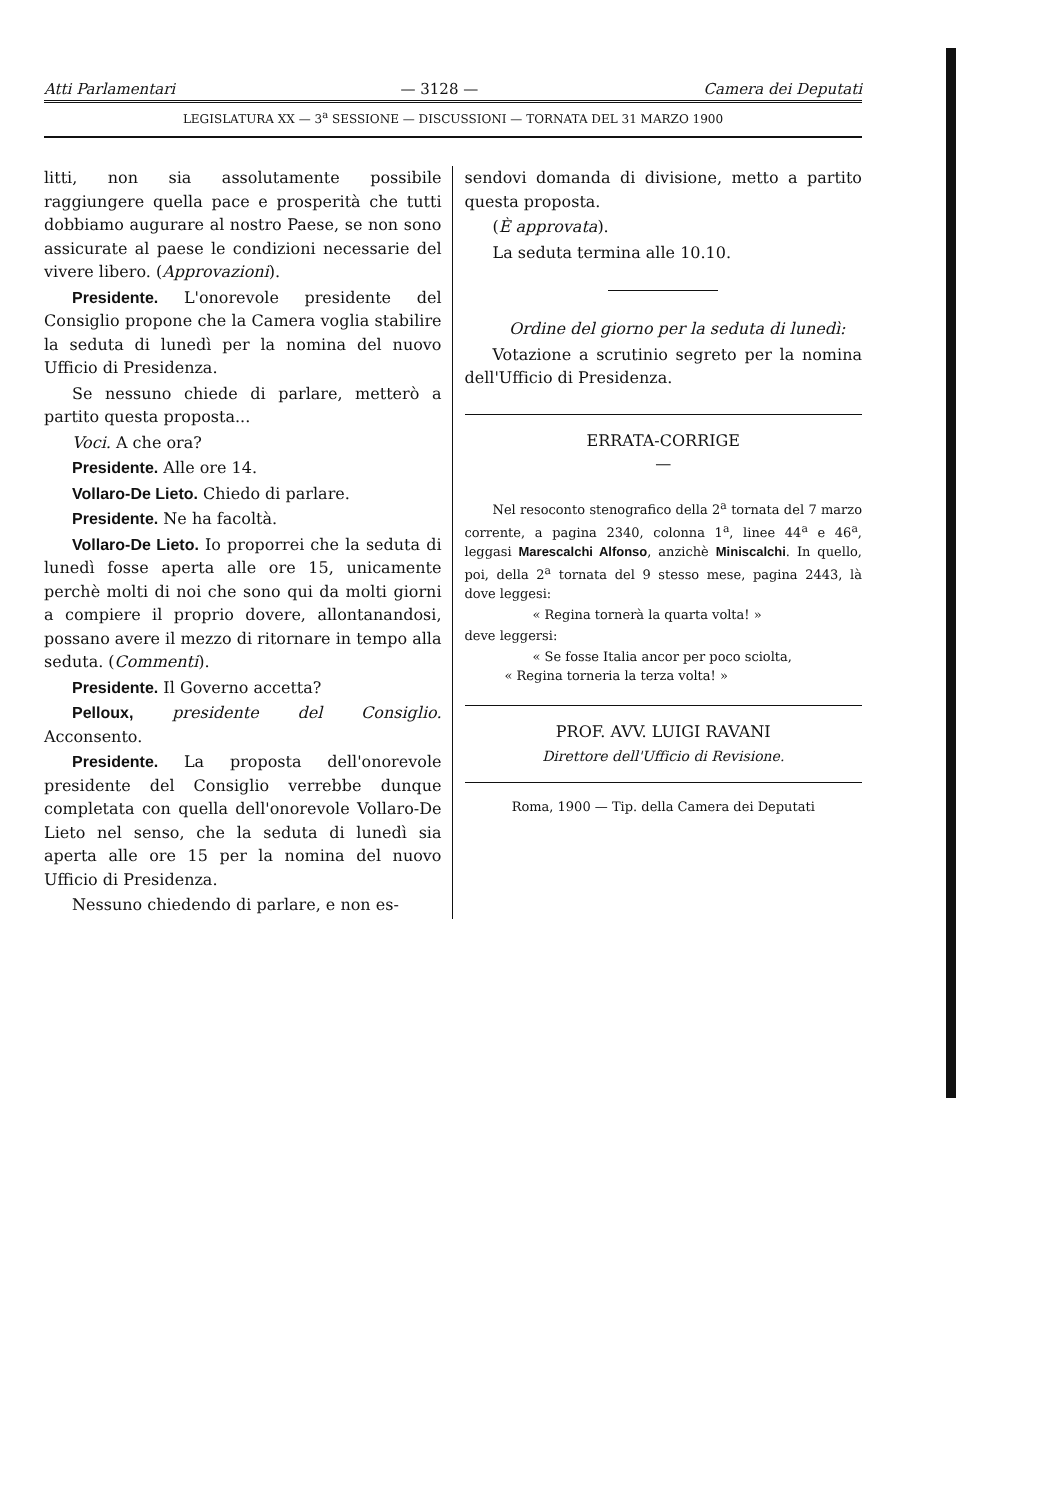Atti Parlamentari — 3128 — Camera dei Deputati
LEGISLATURA XX — 3<sup>a</sup> SESSIONE — DISCUSSIONI — TORNATA DEL 31 MARZO 1900
litti, non sia assolutamente possibile raggiungere quella pace e prosperità che tutti dobbiamo augurare al nostro Paese, se non sono assicurate al paese le condizioni necessarie del vivere libero. (Approvazioni).
Presidente. L'onorevole presidente del Consiglio propone che la Camera voglia stabilire la seduta di lunedì per la nomina del nuovo Ufficio di Presidenza.
Se nessuno chiede di parlare, metterò a partito questa proposta...
Voci. A che ora?
Presidente. Alle ore 14.
Vollaro-De Lieto. Chiedo di parlare.
Presidente. Ne ha facoltà.
Vollaro-De Lieto. Io proporrei che la seduta di lunedì fosse aperta alle ore 15, unicamente perchè molti di noi che sono qui da molti giorni a compiere il proprio dovere, allontanandosi, possano avere il mezzo di ritornare in tempo alla seduta. (Commenti).
Presidente. Il Governo accetta?
Pelloux, presidente del Consiglio. Acconsento.
Presidente. La proposta dell'onorevole presidente del Consiglio verrebbe dunque completata con quella dell'onorevole Vollaro-De Lieto nel senso, che la seduta di lunedì sia aperta alle ore 15 per la nomina del nuovo Ufficio di Presidenza.
Nessuno chiedendo di parlare, e non es-
sendovi domanda di divisione, metto a partito questa proposta.
(È approvata).
La seduta termina alle 10.10.
Ordine del giorno per la seduta di lunedì:
Votazione a scrutinio segreto per la nomina dell'Ufficio di Presidenza.
ERRATA-CORRIGE
—
Nel resoconto stenografico della 2<sup>a</sup> tornata del 7 marzo corrente, a pagina 2340, colonna 1<sup>a</sup>, linee 44<sup>a</sup> e 46<sup>a</sup>, leggasi Marescalchi Alfonso, anzichè Miniscalchi. In quello, poi, della 2<sup>a</sup> tornata del 9 stesso mese, pagina 2443, là dove leggesi:
« Regina tornerà la quarta volta! »
deve leggersi:
« Se fosse Italia ancor per poco sciolta,
« Regina torneria la terza volta! »
PROF. AVV. LUIGI RAVANI
Direttore dell'Ufficio di Revisione.
Roma, 1900 — Tip. della Camera dei Deputati